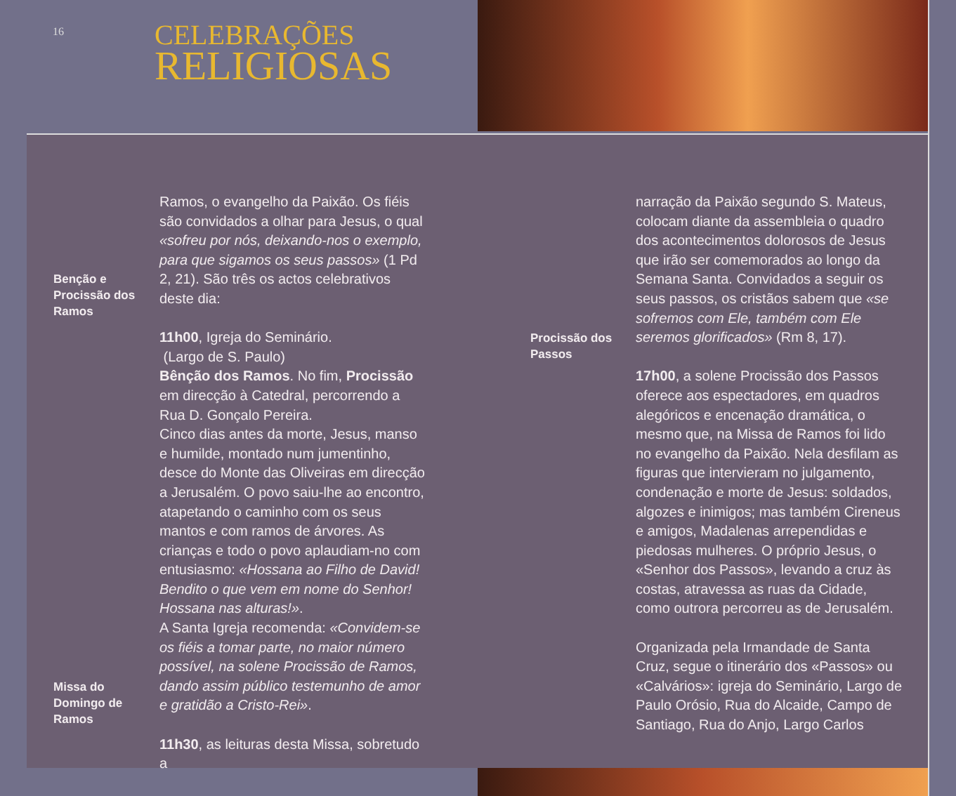16
CELEBRAÇÕES
RELIGIOSAS
Benção e
Procissão dos
Ramos
Missa do
Domingo de
Ramos
Ramos, o evangelho da Paixão. Os fiéis são convidados a olhar para Jesus, o qual «sofreu por nós, deixando-nos o exemplo, para que sigamos os seus passos» (1 Pd 2, 21). São três os actos celebrativos deste dia:
11h00, Igreja do Seminário.
(Largo de S. Paulo)
Bênção dos Ramos. No fim, Procissão em direcção à Catedral, percorrendo a Rua D. Gonçalo Pereira.
Cinco dias antes da morte, Jesus, manso e humilde, montado num jumentinho, desce do Monte das Oliveiras em direcção a Jerusalém. O povo saiu-lhe ao encontro, atapetando o caminho com os seus mantos e com ramos de árvores. As crianças e todo o povo aplaudiam-no com entusiasmo: «Hossana ao Filho de David! Bendito o que vem em nome do Senhor! Hossana nas alturas!».
A Santa Igreja recomenda: «Convidem-se os fiéis a tomar parte, no maior número possível, na solene Procissão de Ramos, dando assim público testemunho de amor e gratidão a Cristo-Rei».
11h30, as leituras desta Missa, sobretudo a
Procissão dos
Passos
narração da Paixão segundo S. Mateus, colocam diante da assembleia o quadro dos acontecimentos dolorosos de Jesus que irão ser comemorados ao longo da Semana Santa. Convidados a seguir os seus passos, os cristãos sabem que «se sofremos com Ele, também com Ele seremos glorificados» (Rm 8, 17).
17h00, a solene Procissão dos Passos oferece aos espectadores, em quadros alegóricos e encenação dramática, o mesmo que, na Missa de Ramos foi lido no evangelho da Paixão. Nela desfilam as figuras que intervieram no julgamento, condenação e morte de Jesus: soldados, algozes e inimigos; mas também Cireneus e amigos, Madalenas arrependidas e piedosas mulheres. O próprio Jesus, o «Senhor dos Passos», levando a cruz às costas, atravessa as ruas da Cidade, como outrora percorreu as de Jerusalém.
Organizada pela Irmandade de Santa Cruz, segue o itinerário dos «Passos» ou «Calvários»: igreja do Seminário, Largo de Paulo Orósio, Rua do Alcaide, Campo de Santiago, Rua do Anjo, Largo Carlos